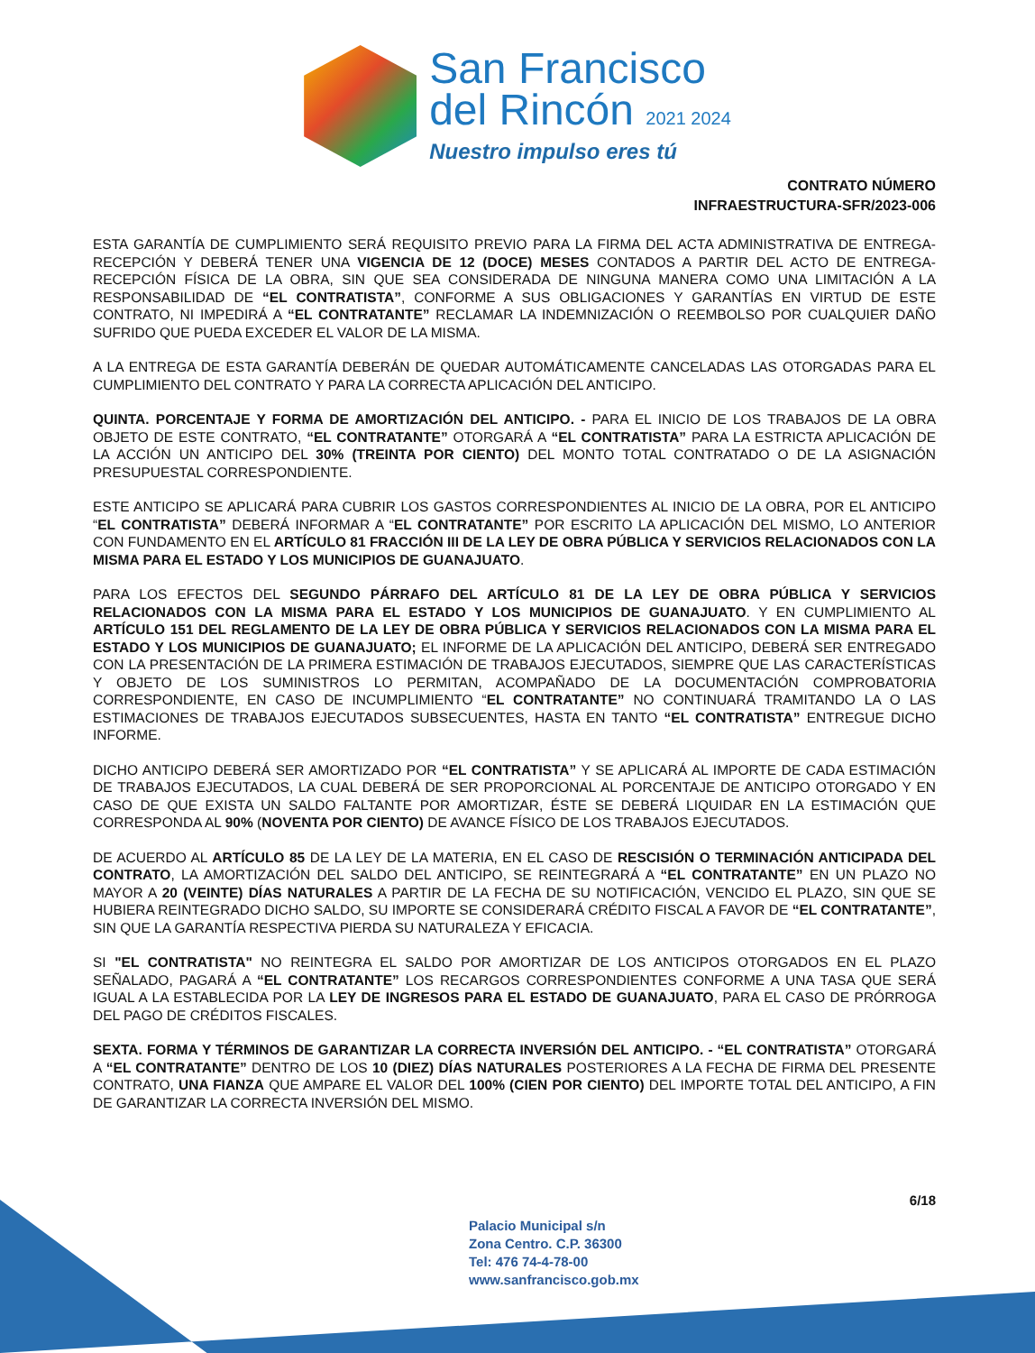San Francisco
del Rincón 2021 2024
Nuestro impulso eres tú
CONTRATO NÚMERO
INFRAESTRUCTURA-SFR/2023-006
ESTA GARANTÍA DE CUMPLIMIENTO SERÁ REQUISITO PREVIO PARA LA FIRMA DEL ACTA ADMINISTRATIVA DE ENTREGA-RECEPCIÓN Y DEBERÁ TENER UNA VIGENCIA DE 12 (DOCE) MESES CONTADOS A PARTIR DEL ACTO DE ENTREGA-RECEPCIÓN FÍSICA DE LA OBRA, SIN QUE SEA CONSIDERADA DE NINGUNA MANERA COMO UNA LIMITACIÓN A LA RESPONSABILIDAD DE “EL CONTRATISTA”, CONFORME A SUS OBLIGACIONES Y GARANTÍAS EN VIRTUD DE ESTE CONTRATO, NI IMPEDIRÁ A “EL CONTRATANTE” RECLAMAR LA INDEMNIZACIÓN O REEMBOLSO POR CUALQUIER DAÑO SUFRIDO QUE PUEDA EXCEDER EL VALOR DE LA MISMA.
A LA ENTREGA DE ESTA GARANTÍA DEBERÁN DE QUEDAR AUTOMÁTICAMENTE CANCELADAS LAS OTORGADAS PARA EL CUMPLIMIENTO DEL CONTRATO Y PARA LA CORRECTA APLICACIÓN DEL ANTICIPO.
QUINTA. PORCENTAJE Y FORMA DE AMORTIZACIÓN DEL ANTICIPO. - PARA EL INICIO DE LOS TRABAJOS DE LA OBRA OBJETO DE ESTE CONTRATO, “EL CONTRATANTE” OTORGARÁ A “EL CONTRATISTA” PARA LA ESTRICTA APLICACIÓN DE LA ACCIÓN UN ANTICIPO DEL 30% (TREINTA POR CIENTO) DEL MONTO TOTAL CONTRATADO O DE LA ASIGNACIÓN PRESUPUESTAL CORRESPONDIENTE.
ESTE ANTICIPO SE APLICARÁ PARA CUBRIR LOS GASTOS CORRESPONDIENTES AL INICIO DE LA OBRA, POR EL ANTICIPO “EL CONTRATISTA” DEBERÁ INFORMAR A “EL CONTRATANTE” POR ESCRITO LA APLICACIÓN DEL MISMO, LO ANTERIOR CON FUNDAMENTO EN EL ARTÍCULO 81 FRACCIÓN III DE LA LEY DE OBRA PÚBLICA Y SERVICIOS RELACIONADOS CON LA MISMA PARA EL ESTADO Y LOS MUNICIPIOS DE GUANAJUATO.
PARA LOS EFECTOS DEL SEGUNDO PÁRRAFO DEL ARTÍCULO 81 DE LA LEY DE OBRA PÚBLICA Y SERVICIOS RELACIONADOS CON LA MISMA PARA EL ESTADO Y LOS MUNICIPIOS DE GUANAJUATO. Y EN CUMPLIMIENTO AL ARTÍCULO 151 DEL REGLAMENTO DE LA LEY DE OBRA PÚBLICA Y SERVICIOS RELACIONADOS CON LA MISMA PARA EL ESTADO Y LOS MUNICIPIOS DE GUANAJUATO; EL INFORME DE LA APLICACIÓN DEL ANTICIPO, DEBERÁ SER ENTREGADO CON LA PRESENTACIÓN DE LA PRIMERA ESTIMACIÓN DE TRABAJOS EJECUTADOS, SIEMPRE QUE LAS CARACTERÍSTICAS Y OBJETO DE LOS SUMINISTROS LO PERMITAN, ACOMPAÑADO DE LA DOCUMENTACIÓN COMPROBATORIA CORRESPONDIENTE, EN CASO DE INCUMPLIMIENTO “EL CONTRATANTE” NO CONTINUARÁ TRAMITANDO LA O LAS ESTIMACIONES DE TRABAJOS EJECUTADOS SUBSECUENTES, HASTA EN TANTO “EL CONTRATISTA” ENTREGUE DICHO INFORME.
DICHO ANTICIPO DEBERÁ SER AMORTIZADO POR “EL CONTRATISTA” Y SE APLICARÁ AL IMPORTE DE CADA ESTIMACIÓN DE TRABAJOS EJECUTADOS, LA CUAL DEBERÁ DE SER PROPORCIONAL AL PORCENTAJE DE ANTICIPO OTORGADO Y EN CASO DE QUE EXISTA UN SALDO FALTANTE POR AMORTIZAR, ÉSTE SE DEBERÁ LIQUIDAR EN LA ESTIMACIÓN QUE CORRESPONDA AL 90% (NOVENTA POR CIENTO) DE AVANCE FÍSICO DE LOS TRABAJOS EJECUTADOS.
DE ACUERDO AL ARTÍCULO 85 DE LA LEY DE LA MATERIA, EN EL CASO DE RESCISIÓN O TERMINACIÓN ANTICIPADA DEL CONTRATO, LA AMORTIZACIÓN DEL SALDO DEL ANTICIPO, SE REINTEGRARÁ A “EL CONTRATANTE” EN UN PLAZO NO MAYOR A 20 (VEINTE) DÍAS NATURALES A PARTIR DE LA FECHA DE SU NOTIFICACIÓN, VENCIDO EL PLAZO, SIN QUE SE HUBIERA REINTEGRADO DICHO SALDO, SU IMPORTE SE CONSIDERARÁ CRÉDITO FISCAL A FAVOR DE “EL CONTRATANTE”, SIN QUE LA GARANTÍA RESPECTIVA PIERDA SU NATURALEZA Y EFICACIA.
SI "EL CONTRATISTA" NO REINTEGRA EL SALDO POR AMORTIZAR DE LOS ANTICIPOS OTORGADOS EN EL PLAZO SEÑALADO, PAGARÁ A “EL CONTRATANTE” LOS RECARGOS CORRESPONDIENTES CONFORME A UNA TASA QUE SERÁ IGUAL A LA ESTABLECIDA POR LA LEY DE INGRESOS PARA EL ESTADO DE GUANAJUATO, PARA EL CASO DE PRÓRROGA DEL PAGO DE CRÉDITOS FISCALES.
SEXTA. FORMA Y TÉRMINOS DE GARANTIZAR LA CORRECTA INVERSIÓN DEL ANTICIPO. - “EL CONTRATISTA” OTORGARÁ A “EL CONTRATANTE” DENTRO DE LOS 10 (DIEZ) DÍAS NATURALES POSTERIORES A LA FECHA DE FIRMA DEL PRESENTE CONTRATO, UNA FIANZA QUE AMPARE EL VALOR DEL 100% (CIEN POR CIENTO) DEL IMPORTE TOTAL DEL ANTICIPO, A FIN DE GARANTIZAR LA CORRECTA INVERSIÓN DEL MISMO.
6/18
Palacio Municipal s/n
Zona Centro. C.P. 36300
Tel: 476 74-4-78-00
www.sanfrancisco.gob.mx